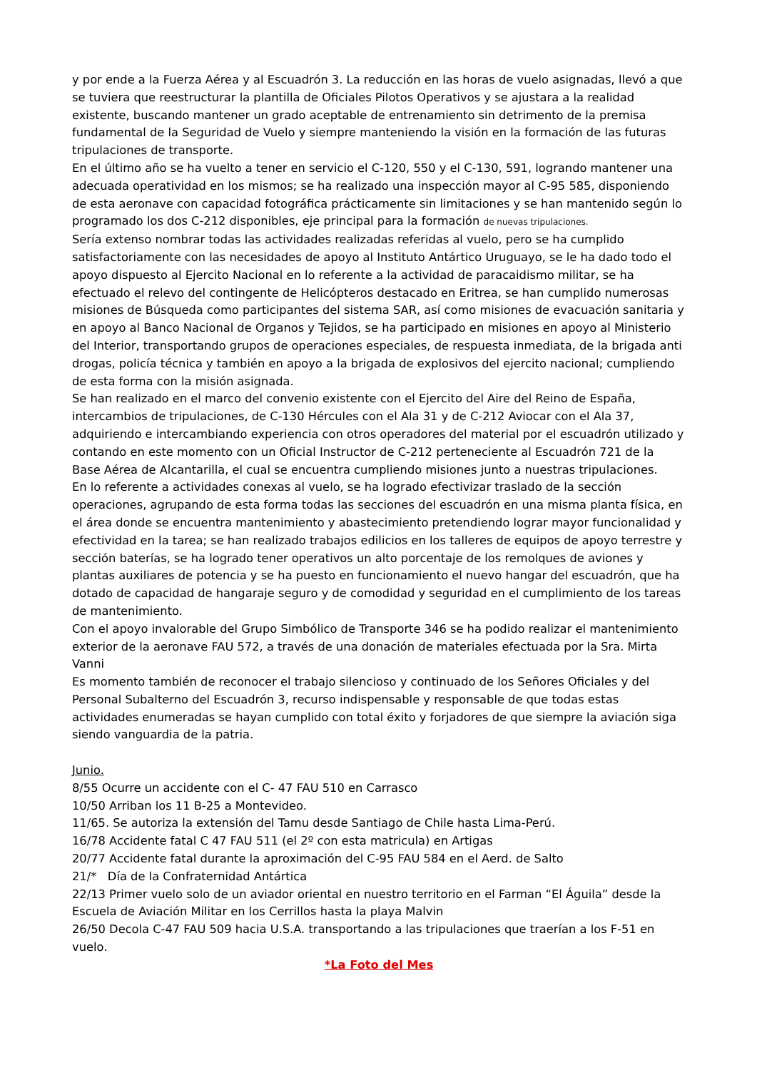y por ende a la Fuerza Aérea y al Escuadrón 3. La reducción en las horas de vuelo asignadas, llevó a que se tuviera que reestructurar la plantilla de Oficiales Pilotos Operativos y se ajustara a la realidad existente, buscando mantener un grado aceptable de entrenamiento sin detrimento de la premisa fundamental de la Seguridad de Vuelo y siempre manteniendo la visión en la formación de las futuras tripulaciones de transporte.
En el último año se ha vuelto a tener en servicio el C-120, 550 y el C-130, 591, logrando mantener una adecuada operatividad en los mismos; se ha realizado una inspección mayor al C-95 585, disponiendo de esta aeronave con capacidad fotográfica prácticamente sin limitaciones y se han mantenido según lo programado los dos C-212 disponibles, eje principal para la formación de nuevas tripulaciones.
Sería extenso nombrar todas las actividades realizadas referidas al vuelo, pero se ha cumplido satisfactoriamente con las necesidades de apoyo al Instituto Antártico Uruguayo, se le ha dado todo el apoyo dispuesto al Ejercito Nacional en lo referente a la actividad de paracaidismo militar, se ha efectuado el relevo del contingente de Helicópteros destacado en Eritrea, se han cumplido numerosas misiones de Búsqueda como participantes del sistema SAR, así como misiones de evacuación sanitaria y en apoyo al Banco Nacional de Organos y Tejidos, se ha participado en misiones en apoyo al Ministerio del Interior, transportando grupos de operaciones especiales, de respuesta inmediata, de la brigada anti drogas, policía técnica y también en apoyo a la brigada de explosivos del ejercito nacional; cumpliendo de esta forma con la misión asignada.
Se han realizado en el marco del convenio existente con el Ejercito del Aire del Reino de España, intercambios de tripulaciones, de C-130 Hércules con el Ala 31 y de C-212 Aviocar con el Ala 37, adquiriendo e intercambiando experiencia con otros operadores del material por el escuadrón utilizado y contando en este momento con un Oficial Instructor de C-212 perteneciente al Escuadrón 721 de la Base Aérea de Alcantarilla, el cual se encuentra cumpliendo misiones junto a nuestras tripulaciones.
En lo referente a actividades conexas al vuelo, se ha logrado efectivizar traslado de la sección operaciones, agrupando de esta forma todas las secciones del escuadrón en una misma planta física, en el área donde se encuentra mantenimiento y abastecimiento pretendiendo lograr mayor funcionalidad y efectividad en la tarea; se han realizado trabajos edilicios en los talleres de equipos de apoyo terrestre y sección baterías, se ha logrado tener operativos un alto porcentaje de los remolques de aviones y plantas auxiliares de potencia y se ha puesto en funcionamiento el nuevo hangar del escuadrón, que ha dotado de capacidad de hangaraje seguro y de comodidad y seguridad en el cumplimiento de los tareas de mantenimiento.
Con el apoyo invalorable del Grupo Simbólico de Transporte 346 se ha podido realizar el mantenimiento exterior de la aeronave FAU 572, a través de una donación de materiales efectuada por la Sra. Mirta Vanni
Es momento también de reconocer el trabajo silencioso y continuado de los Señores Oficiales y del Personal Subalterno del Escuadrón 3, recurso indispensable y responsable de que todas estas actividades enumeradas se hayan cumplido con total éxito y forjadores de que siempre la aviación siga siendo vanguardia de la patria.
Junio.
8/55 Ocurre un accidente con el C- 47 FAU 510 en Carrasco
10/50 Arriban los 11 B-25 a Montevideo.
11/65. Se autoriza la extensión del Tamu desde Santiago de Chile hasta Lima-Perú.
16/78 Accidente fatal C 47 FAU 511 (el 2º con esta matricula) en Artigas
20/77 Accidente fatal durante la aproximación del C-95 FAU 584 en el Aerd. de Salto
21/* Día de la Confraternidad Antártica
22/13 Primer vuelo solo de un aviador oriental en nuestro territorio en el Farman “El Águila” desde la Escuela de Aviación Militar en los Cerrillos hasta la playa Malvin
26/50 Decola C-47 FAU 509 hacia U.S.A. transportando a las tripulaciones que traerían a los F-51 en vuelo.
*La Foto del Mes